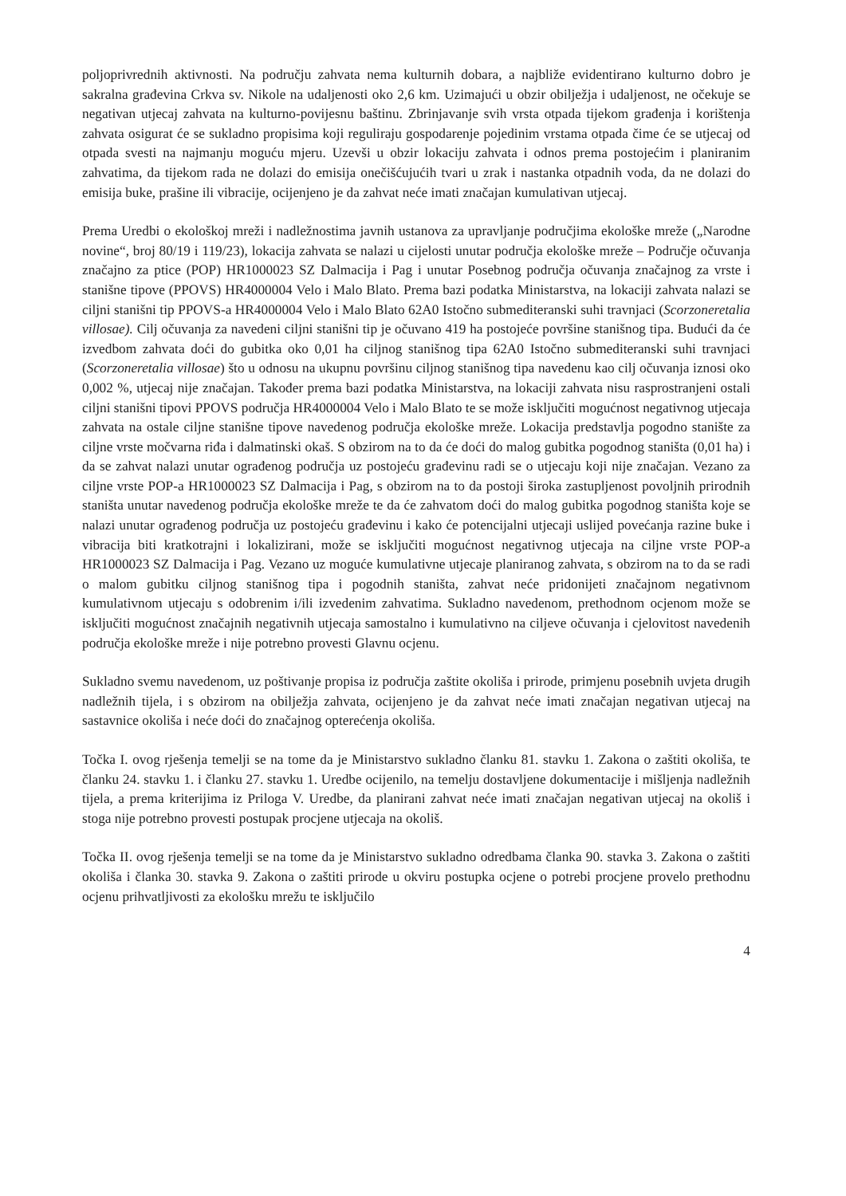poljoprivrednih aktivnosti. Na području zahvata nema kulturnih dobara, a najbliže evidentirano kulturno dobro je sakralna građevina Crkva sv. Nikole na udaljenosti oko 2,6 km. Uzimajući u obzir obilježja i udaljenost, ne očekuje se negativan utjecaj zahvata na kulturno-povijesnu baštinu. Zbrinjavanje svih vrsta otpada tijekom građenja i korištenja zahvata osigurat će se sukladno propisima koji reguliraju gospodarenje pojedinim vrstama otpada čime će se utjecaj od otpada svesti na najmanju moguću mjeru. Uzevši u obzir lokaciju zahvata i odnos prema postojećim i planiranim zahvatima, da tijekom rada ne dolazi do emisija onečišćujućih tvari u zrak i nastanka otpadnih voda, da ne dolazi do emisija buke, prašine ili vibracije, ocijenjeno je da zahvat neće imati značajan kumulativan utjecaj.
Prema Uredbi o ekološkoj mreži i nadležnostima javnih ustanova za upravljanje područjima ekološke mreže („Narodne novine“, broj 80/19 i 119/23), lokacija zahvata se nalazi u cijelosti unutar područja ekološke mreže – Područje očuvanja značajno za ptice (POP) HR1000023 SZ Dalmacija i Pag i unutar Posebnog područja očuvanja značajnog za vrste i stanišne tipove (PPOVS) HR4000004 Velo i Malo Blato. Prema bazi podatka Ministarstva, na lokaciji zahvata nalazi se ciljni stanišni tip PPOVS-a HR4000004 Velo i Malo Blato 62A0 Istočno submediteranski suhi travnjaci (Scorzoneretalia villosae). Cilj očuvanja za navedeni ciljni stanišni tip je očuvano 419 ha postojeće površine stanišnog tipa. Budući da će izvedbom zahvata doći do gubitka oko 0,01 ha ciljnog stanišnog tipa 62A0 Istočno submediteranski suhi travnjaci (Scorzoneretalia villosae) što u odnosu na ukupnu površinu ciljnog stanišnog tipa navedenu kao cilj očuvanja iznosi oko 0,002 %, utjecaj nije značajan. Također prema bazi podatka Ministarstva, na lokaciji zahvata nisu rasprostranjeni ostali ciljni stanišni tipovi PPOVS područja HR4000004 Velo i Malo Blato te se može isključiti mogućnost negativnog utjecaja zahvata na ostale ciljne stanišne tipove navedenog područja ekološke mreže. Lokacija predstavlja pogodno stanište za ciljne vrste močvarna riđa i dalmatinski okaš. S obzirom na to da će doći do malog gubitka pogodnog staništa (0,01 ha) i da se zahvat nalazi unutar ograđenog područja uz postojeću građevinu radi se o utjecaju koji nije značajan. Vezano za ciljne vrste POP-a HR1000023 SZ Dalmacija i Pag, s obzirom na to da postoji široka zastupljenost povoljnih prirodnih staništa unutar navedenog područja ekološke mreže te da će zahvatom doći do malog gubitka pogodnog staništa koje se nalazi unutar ograđenog područja uz postojeću građevinu i kako će potencijalni utjecaji uslijed povećanja razine buke i vibracija biti kratkotrajni i lokalizirani, može se isključiti mogućnost negativnog utjecaja na ciljne vrste POP-a HR1000023 SZ Dalmacija i Pag. Vezano uz moguće kumulativne utjecaje planiranog zahvata, s obzirom na to da se radi o malom gubitku ciljnog stanišnog tipa i pogodnih staništa, zahvat neće pridonijeti značajnom negativnom kumulativnom utjecaju s odobrenim i/ili izvedenim zahvatima. Sukladno navedenom, prethodnom ocjenom može se isključiti mogućnost značajnih negativnih utjecaja samostalno i kumulativno na ciljeve očuvanja i cjelovitost navedenih područja ekološke mreže i nije potrebno provesti Glavnu ocjenu.
Sukladno svemu navedenom, uz poštivanje propisa iz područja zaštite okoliša i prirode, primjenu posebnih uvjeta drugih nadležnih tijela, i s obzirom na obilježja zahvata, ocijenjeno je da zahvat neće imati značajan negativan utjecaj na sastavnice okoliša i neće doći do značajnog opterećenja okoliša.
Točka I. ovog rješenja temelji se na tome da je Ministarstvo sukladno članku 81. stavku 1. Zakona o zaštiti okoliša, te članku 24. stavku 1. i članku 27. stavku 1. Uredbe ocijenilo, na temelju dostavljene dokumentacije i mišljenja nadležnih tijela, a prema kriterijima iz Priloga V. Uredbe, da planirani zahvat neće imati značajan negativan utjecaj na okoliš i stoga nije potrebno provesti postupak procjene utjecaja na okoliš.
Točka II. ovog rješenja temelji se na tome da je Ministarstvo sukladno odredbama članka 90. stavka 3. Zakona o zaštiti okoliša i članka 30. stavka 9. Zakona o zaštiti prirode u okviru postupka ocjene o potrebi procjene provelo prethodnu ocjenu prihvatljivosti za ekološku mrežu te isključilo
4